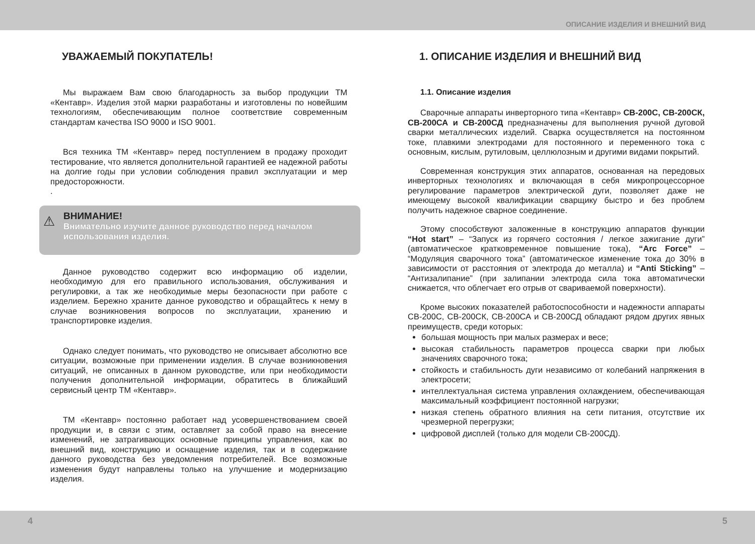ОПИСАНИЕ ИЗДЕЛИЯ И ВНЕШНИЙ ВИД
УВАЖАЕМЫЙ ПОКУПАТЕЛЬ!
Мы выражаем Вам свою благодарность за выбор продукции ТМ «Кентавр». Изделия этой марки разработаны и изготовлены по новейшим технологиям, обеспечивающим полное соответствие современным стандартам качества ISO 9000 и ISO 9001.
Вся техника ТМ «Кентавр» перед поступлением в продажу проходит тестирование, что является дополнительной гарантией ее надежной работы на долгие годы при условии соблюдения правил эксплуатации и мер предосторожности.
.
⚠
ВНИМАНИЕ!
Внимательно изучите данное руководство перед началом использования изделия.
Данное руководство содержит всю информацию об изделии, необходимую для его правильного использования, обслуживания и регулировки, а так же необходимые меры безопасности при работе с изделием. Бережно храните данное руководство и обращайтесь к нему в случае возникновения вопросов по эксплуатации, хранению и транспортировке изделия.
Однако следует понимать, что руководство не описывает абсолютно все ситуации, возможные при применении изделия. В случае возникновения ситуаций, не описанных в данном руководстве, или при необходимости получения дополнительной информации, обратитесь в ближайший сервисный центр ТМ «Кентавр».
ТМ «Кентавр» постоянно работает над усовершенствованием своей продукции и, в связи с этим, оставляет за собой право на внесение изменений, не затрагивающих основные принципы управления, как во внешний вид, конструкцию и оснащение изделия, так и в содержание данного руководства без уведомления потребителей. Все возможные изменения будут направлены только на улучшение и модернизацию изделия.
1. ОПИСАНИЕ ИЗДЕЛИЯ И ВНЕШНИЙ ВИД
1.1. Описание изделия
Сварочные аппараты инверторного типа «Кентавр» СВ-200С, СВ-200СК, СВ-200СА и СВ-200СД предназначены для выполнения ручной дуговой сварки металлических изделий. Сварка осуществляется на постоянном токе, плавкими электродами для постоянного и переменного тока с основным, кислым, рутиловым, целлюлозным и другими видами покрытий.
Современная конструкция этих аппаратов, основанная на передовых инверторных технологиях и включающая в себя микропроцессорное регулирование параметров электрической дуги, позволяет даже не имеющему высокой квалификации сварщику быстро и без проблем получить надежное сварное соединение.
Этому способствуют заложенные в конструкцию аппаратов функции “Hot start” – “Запуск из горячего состояния / легкое зажигание дуги” (автоматическое кратковременное повышение тока), “Arc Force” – “Модуляция сварочного тока” (автоматическое изменение тока до 30% в зависимости от расстояния от электрода до металла) и “Anti Sticking” – “Антизалипание” (при залипании электрода сила тока автоматически снижается, что облегчает его отрыв от свариваемой поверхности).
Кроме высоких показателей работоспособности и надежности аппараты СВ-200С, СВ-200СК, СВ-200СА и СВ-200СД обладают рядом других явных преимуществ, среди которых:
большая мощность при малых размерах и весе;
высокая стабильность параметров процесса сварки при любых значениях сварочного тока;
стойкость и стабильность дуги независимо от колебаний напряжения в электросети;
интеллектуальная система управления охлаждением, обеспечивающая максимальный коэффициент постоянной нагрузки;
низкая степень обратного влияния на сети питания, отсутствие их чрезмерной перегрузки;
цифровой дисплей (только для модели СВ-200СД).
4 5